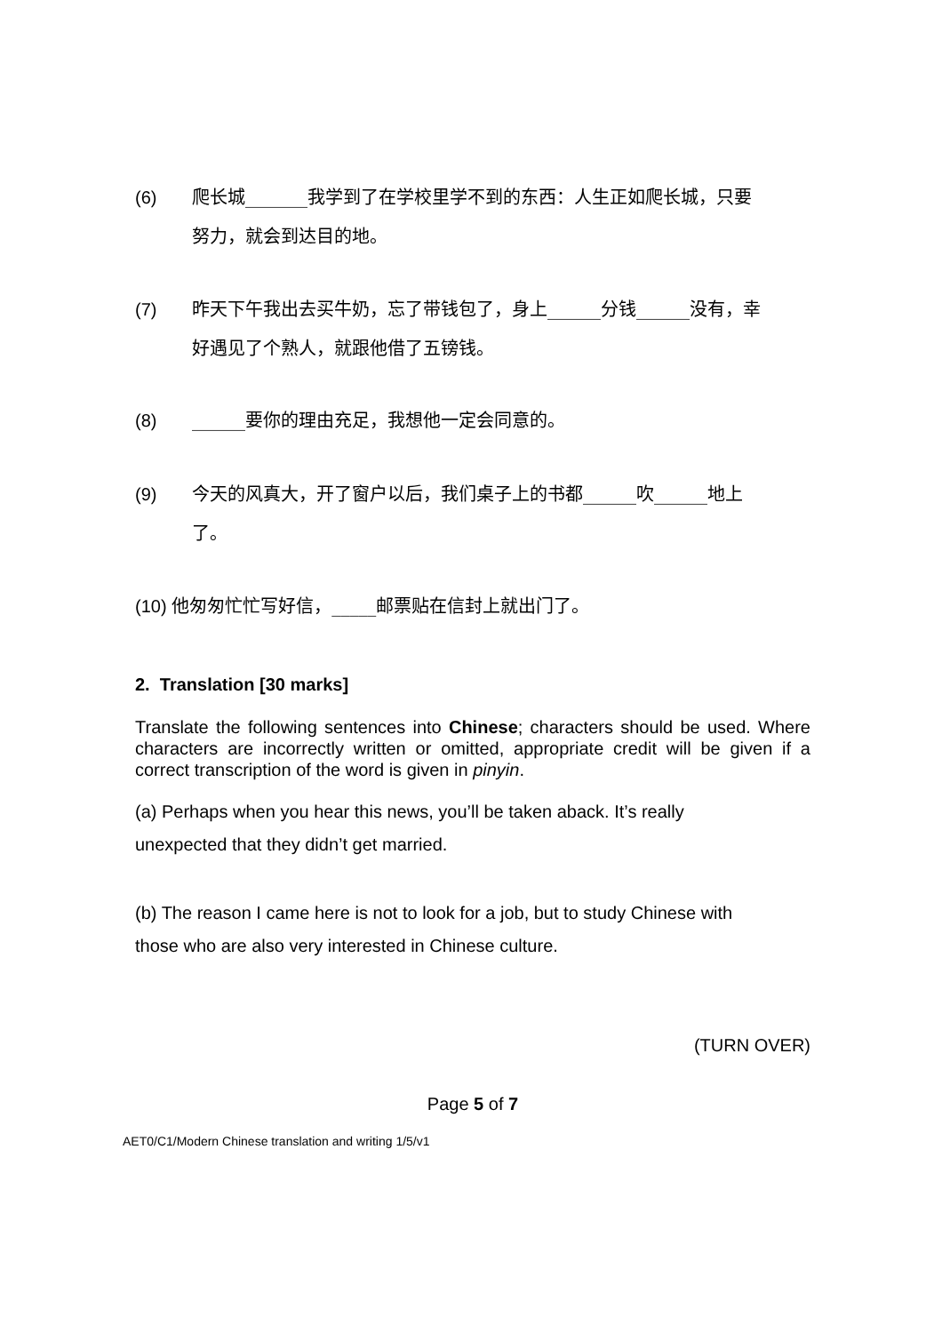(6) 爬长城_______我学到了在学校里学不到的东西：人生正如爬长城，只要
努力，就会到达目的地。
(7) 昨天下午我出去买牛奶，忘了带钱包了，身上______分钱______没有，幸
好遇见了个熟人，就跟他借了五镑钱。
(8) ______要你的理由充足，我想他一定会同意的。
(9) 今天的风真大，开了窗户以后，我们桌子上的书都______吹______地上
了。
(10) 他匆匆忙忙写好信，_____邮票贴在信封上就出门了。
2. Translation [30 marks]
Translate the following sentences into Chinese; characters should be used. Where characters are incorrectly written or omitted, appropriate credit will be given if a correct transcription of the word is given in pinyin.
(a) Perhaps when you hear this news, you’ll be taken aback. It’s really
unexpected that they didn’t get married.
(b) The reason I came here is not to look for a job, but to study Chinese with
those who are also very interested in Chinese culture.
(TURN OVER)
Page 5 of 7
AET0/C1/Modern Chinese translation and writing 1/5/v1